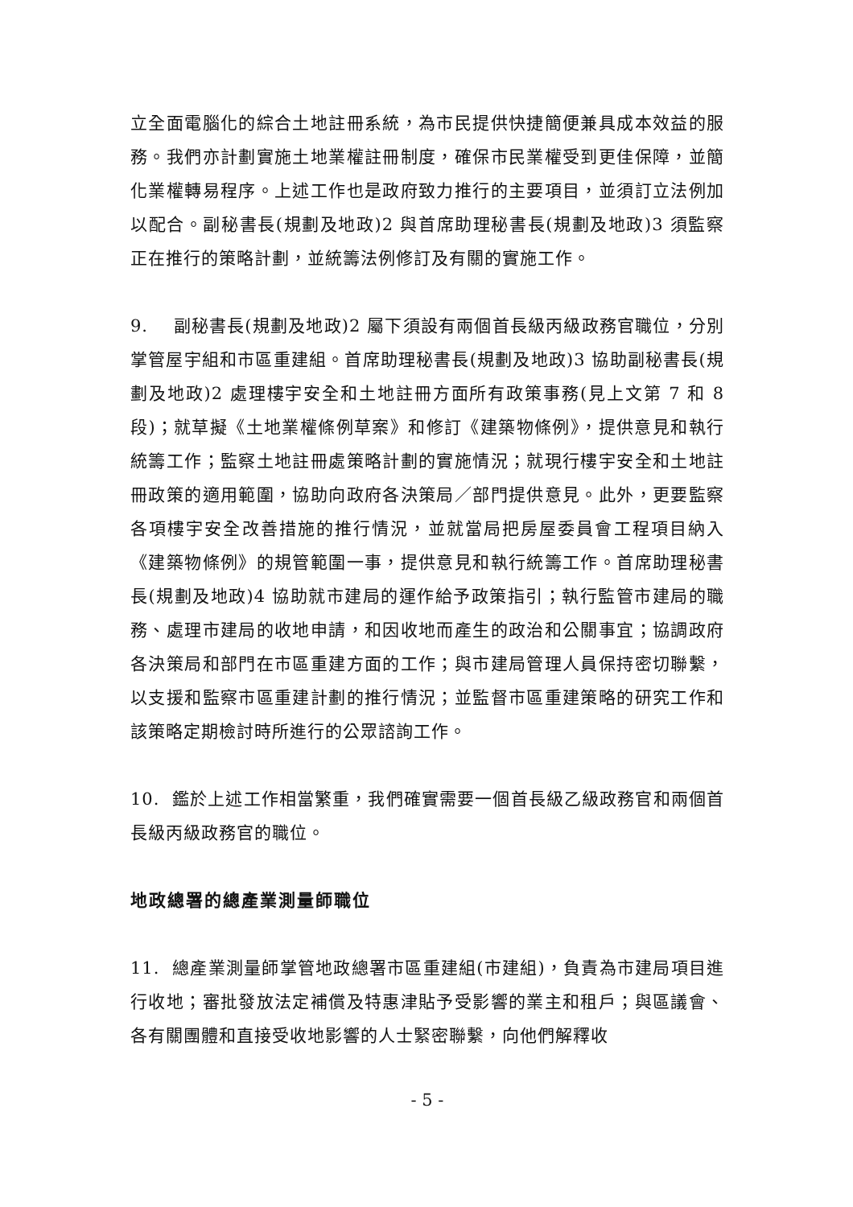立全面電腦化的綜合土地註冊系統，為市民提供快捷簡便兼具成本效益的服務。我們亦計劃實施土地業權註冊制度，確保市民業權受到更佳保障，並簡化業權轉易程序。上述工作也是政府致力推行的主要項目，並須訂立法例加以配合。副秘書長(規劃及地政)2 與首席助理秘書長(規劃及地政)3 須監察正在推行的策略計劃，並統籌法例修訂及有關的實施工作。
9. 副秘書長(規劃及地政)2 屬下須設有兩個首長級丙級政務官職位，分別掌管屋宇組和市區重建組。首席助理秘書長(規劃及地政)3 協助副秘書長(規劃及地政)2 處理樓宇安全和土地註冊方面所有政策事務(見上文第 7 和 8 段)；就草擬《土地業權條例草案》和修訂《建築物條例》，提供意見和執行統籌工作；監察土地註冊處策略計劃的實施情況；就現行樓宇安全和土地註冊政策的適用範圍，協助向政府各決策局／部門提供意見。此外，更要監察各項樓宇安全改善措施的推行情況，並就當局把房屋委員會工程項目納入《建築物條例》的規管範圍一事，提供意見和執行統籌工作。首席助理秘書長(規劃及地政)4 協助就市建局的運作給予政策指引；執行監管市建局的職務、處理市建局的收地申請，和因收地而產生的政治和公關事宜；協調政府各決策局和部門在市區重建方面的工作；與市建局管理人員保持密切聯繫，以支援和監察市區重建計劃的推行情況；並監督市區重建策略的研究工作和該策略定期檢討時所進行的公眾諮詢工作。
10. 鑑於上述工作相當繁重，我們確實需要一個首長級乙級政務官和兩個首長級丙級政務官的職位。
地政總署的總產業測量師職位
11. 總產業測量師掌管地政總署市區重建組(市建組)，負責為市建局項目進行收地；審批發放法定補償及特惠津貼予受影響的業主和租戶；與區議會、各有關團體和直接受收地影響的人士緊密聯繫，向他們解釋收
- 5 -